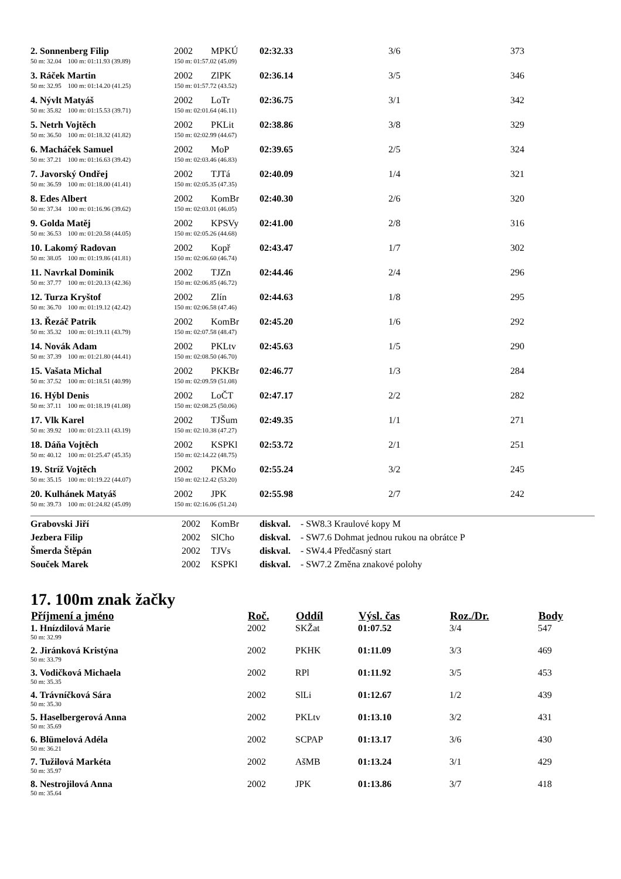| 2. Sonnenberg Filip | 2002 | MPKÚ | 02:32.33 | 3/6 | 373 |
| 50 m: 32.04 100 m: 01:11.93 (39.89) | 150 m: 01:57.02 (45.09) | | | | |
| 3. Ráček Martin | 2002 | ZlPK | 02:36.14 | 3/5 | 346 |
| 50 m: 32.95 100 m: 01:14.20 (41.25) | 150 m: 01:57.72 (43.52) | | | | |
| 4. Nývlt Matyáš | 2002 | LoTr | 02:36.75 | 3/1 | 342 |
| 50 m: 35.82 100 m: 01:15.53 (39.71) | 150 m: 02:01.64 (46.11) | | | | |
| 5. Netrh Vojtěch | 2002 | PKLit | 02:38.86 | 3/8 | 329 |
| 50 m: 36.50 100 m: 01:18.32 (41.82) | 150 m: 02:02.99 (44.67) | | | | |
| 6. Macháček Samuel | 2002 | MoP | 02:39.65 | 2/5 | 324 |
| 50 m: 37.21 100 m: 01:16.63 (39.42) | 150 m: 02:03.46 (46.83) | | | | |
| 7. Javorský Ondřej | 2002 | TJTá | 02:40.09 | 1/4 | 321 |
| 50 m: 36.59 100 m: 01:18.00 (41.41) | 150 m: 02:05.35 (47.35) | | | | |
| 8. Edes Albert | 2002 | KomBr | 02:40.30 | 2/6 | 320 |
| 50 m: 37.34 100 m: 01:16.96 (39.62) | 150 m: 02:03.01 (46.05) | | | | |
| 9. Golda Matěj | 2002 | KPSVy | 02:41.00 | 2/8 | 316 |
| 50 m: 36.53 100 m: 01:20.58 (44.05) | 150 m: 02:05.26 (44.68) | | | | |
| 10. Lakomý Radovan | 2002 | Kopř | 02:43.47 | 1/7 | 302 |
| 50 m: 38.05 100 m: 01:19.86 (41.81) | 150 m: 02:06.60 (46.74) | | | | |
| 11. Navrkal Dominik | 2002 | TJZn | 02:44.46 | 2/4 | 296 |
| 50 m: 37.77 100 m: 01:20.13 (42.36) | 150 m: 02:06.85 (46.72) | | | | |
| 12. Turza Kryštof | 2002 | Zlín | 02:44.63 | 1/8 | 295 |
| 50 m: 36.70 100 m: 01:19.12 (42.42) | 150 m: 02:06.58 (47.46) | | | | |
| 13. Řezáč Patrik | 2002 | KomBr | 02:45.20 | 1/6 | 292 |
| 50 m: 35.32 100 m: 01:19.11 (43.79) | 150 m: 02:07.58 (48.47) | | | | |
| 14. Novák Adam | 2002 | PKLtv | 02:45.63 | 1/5 | 290 |
| 50 m: 37.39 100 m: 01:21.80 (44.41) | 150 m: 02:08.50 (46.70) | | | | |
| 15. Vašata Michal | 2002 | PKKBr | 02:46.77 | 1/3 | 284 |
| 50 m: 37.52 100 m: 01:18.51 (40.99) | 150 m: 02:09.59 (51.08) | | | | |
| 16. Hýbl Denis | 2002 | LoČT | 02:47.17 | 2/2 | 282 |
| 50 m: 37.11 100 m: 01:18.19 (41.08) | 150 m: 02:08.25 (50.06) | | | | |
| 17. Vlk Karel | 2002 | TJŠum | 02:49.35 | 1/1 | 271 |
| 50 m: 39.92 100 m: 01:23.11 (43.19) | 150 m: 02:10.38 (47.27) | | | | |
| 18. Dáňa Vojtěch | 2002 | KSPKl | 02:53.72 | 2/1 | 251 |
| 50 m: 40.12 100 m: 01:25.47 (45.35) | 150 m: 02:14.22 (48.75) | | | | |
| 19. Stríž Vojtěch | 2002 | PKMo | 02:55.24 | 3/2 | 245 |
| 50 m: 35.15 100 m: 01:19.22 (44.07) | 150 m: 02:12.42 (53.20) | | | | |
| 20. Kulhánek Matyáš | 2002 | JPK | 02:55.98 | 2/7 | 242 |
| 50 m: 39.73 100 m: 01:24.82 (45.09) | 150 m: 02:16.06 (51.24) | | | | |
| Grabovski Jiří | 2002 | KomBr | diskval. | - SW8.3 Kraulové kopy M |
| Jezbera Filip | 2002 | SlCho | diskval. | - SW7.6 Dohmat jednou rukou na obrátce P |
| Šmerda Štěpán | 2002 | TJVs | diskval. | - SW4.4 Předčasný start |
| Souček Marek | 2002 | KSPKl | diskval. | - SW7.2 Změna znakové polohy |
17. 100m znak žačky
| Příjmení a jméno | Roč. | Oddíl | Výsl. čas | Roz./Dr. | Body |
| --- | --- | --- | --- | --- | --- |
| 1. Hnízdilová Marie | 2002 | SKŽat | 01:07.52 | 3/4 | 547 |
| 50 m: 32.99 | | | | | |
| 2. Jiránková Kristýna | 2002 | PKHK | 01:11.09 | 3/3 | 469 |
| 50 m: 33.79 | | | | | |
| 3. Vodičková Michaela | 2002 | RPl | 01:11.92 | 3/5 | 453 |
| 50 m: 35.35 | | | | | |
| 4. Trávníčková Sára | 2002 | SlLi | 01:12.67 | 1/2 | 439 |
| 50 m: 35.30 | | | | | |
| 5. Haselbergerová Anna | 2002 | PKLtv | 01:13.10 | 3/2 | 431 |
| 50 m: 35.69 | | | | | |
| 6. Blümelová Adéla | 2002 | SCPAP | 01:13.17 | 3/6 | 430 |
| 50 m: 36.21 | | | | | |
| 7. Tužilová Markéta | 2002 | AšMB | 01:13.24 | 3/1 | 429 |
| 50 m: 35.97 | | | | | |
| 8. Nestrojilová Anna | 2002 | JPK | 01:13.86 | 3/7 | 418 |
| 50 m: 35.64 | | | | | |